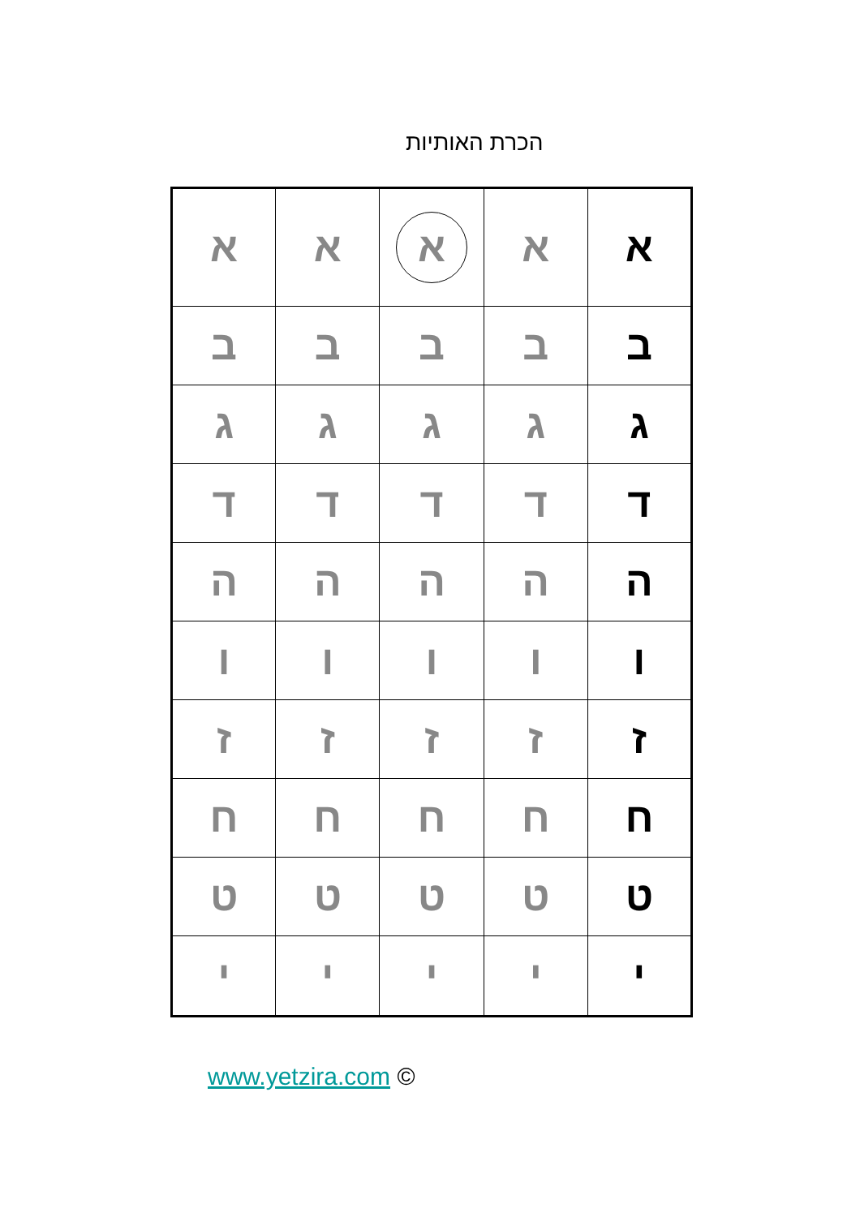הכרת האותיות
| א | א | א | א | א |
| ב | ב | ב | ב | ב |
| ג | ג | ג | ג | ג |
| ד | ד | ד | ד | ד |
| ה | ה | ה | ה | ה |
| ו | ו | ו | ו | ו |
| ז | ז | ז | ז | ז |
| ח | ח | ח | ח | ח |
| ט | ט | ט | ט | ט |
| י | י | י | י | י |
www.yetzira.com ©